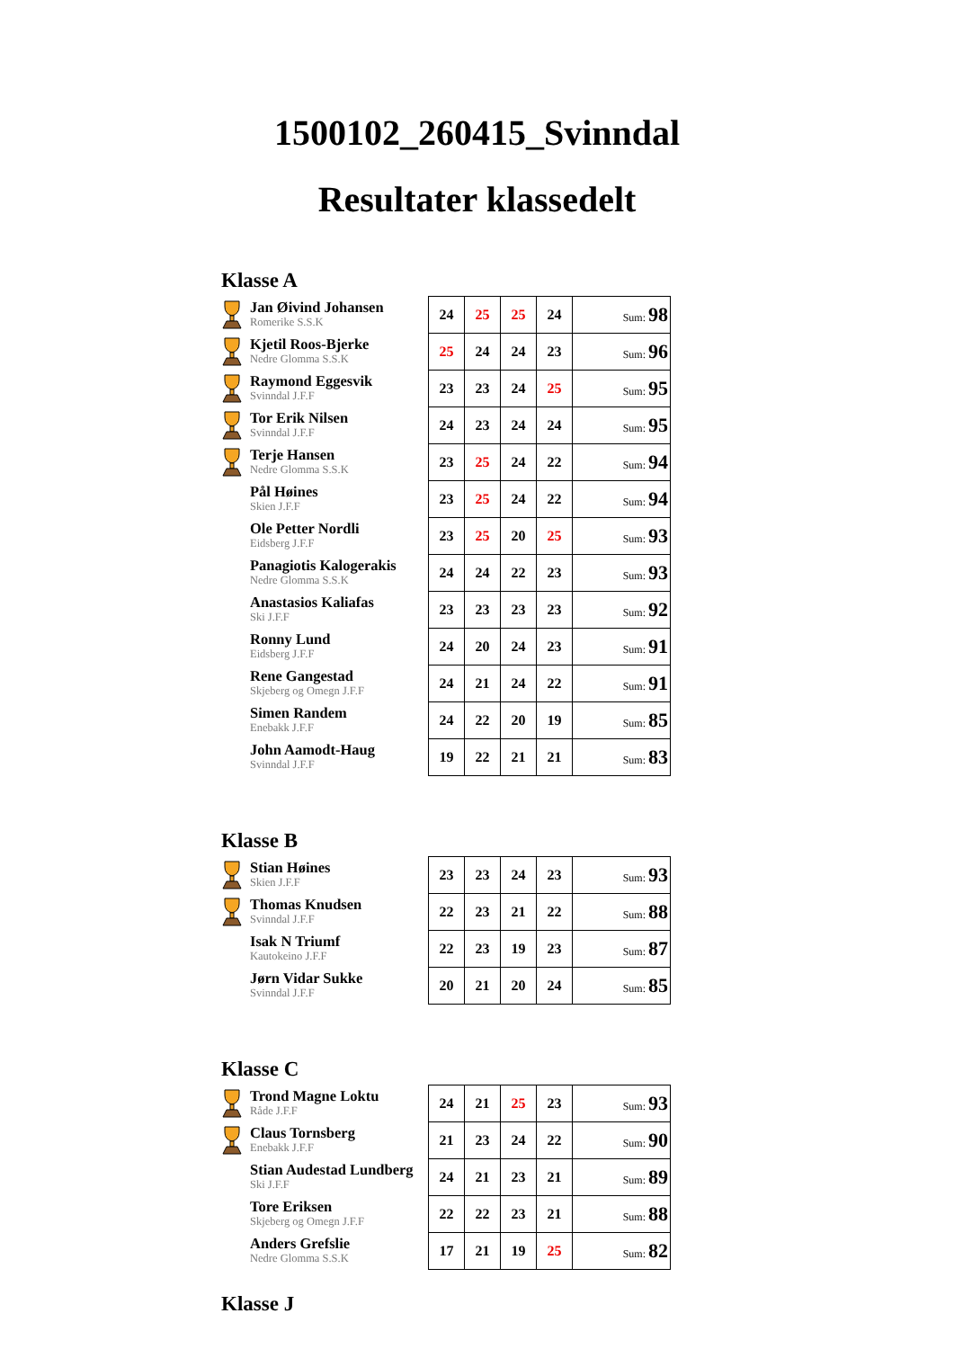1500102_260415_Svinndal
Resultater klassedelt
Klasse A
| Jan Øivind Johansen Romerike S.S.K | 24 | 25 | 25 | 24 | Sum: 98 |
| Kjetil Roos-Bjerke Nedre Glomma S.S.K | 25 | 24 | 24 | 23 | Sum: 96 |
| Raymond Eggesvik Svinndal J.F.F | 23 | 23 | 24 | 25 | Sum: 95 |
| Tor Erik Nilsen Svinndal J.F.F | 24 | 23 | 24 | 24 | Sum: 95 |
| Terje Hansen Nedre Glomma S.S.K | 23 | 25 | 24 | 22 | Sum: 94 |
| Pål Høines Skien J.F.F | 23 | 25 | 24 | 22 | Sum: 94 |
| Ole Petter Nordli Eidsberg J.F.F | 23 | 25 | 20 | 25 | Sum: 93 |
| Panagiotis Kalogerakis Nedre Glomma S.S.K | 24 | 24 | 22 | 23 | Sum: 93 |
| Anastasios Kaliafas Ski J.F.F | 23 | 23 | 23 | 23 | Sum: 92 |
| Ronny Lund Eidsberg J.F.F | 24 | 20 | 24 | 23 | Sum: 91 |
| Rene Gangestad Skjeberg og Omegn J.F.F | 24 | 21 | 24 | 22 | Sum: 91 |
| Simen Randem Enebakk J.F.F | 24 | 22 | 20 | 19 | Sum: 85 |
| John Aamodt-Haug Svinndal J.F.F | 19 | 22 | 21 | 21 | Sum: 83 |
Klasse B
| Stian Høines Skien J.F.F | 23 | 23 | 24 | 23 | Sum: 93 |
| Thomas Knudsen Svinndal J.F.F | 22 | 23 | 21 | 22 | Sum: 88 |
| Isak N Triumf Kautokeino J.F.F | 22 | 23 | 19 | 23 | Sum: 87 |
| Jørn Vidar Sukke Svinndal J.F.F | 20 | 21 | 20 | 24 | Sum: 85 |
Klasse C
| Trond Magne Loktu Råde J.F.F | 24 | 21 | 25 | 23 | Sum: 93 |
| Claus Tornsberg Enebakk J.F.F | 21 | 23 | 24 | 22 | Sum: 90 |
| Stian Audestad Lundberg Ski J.F.F | 24 | 21 | 23 | 21 | Sum: 89 |
| Tore Eriksen Skjeberg og Omegn J.F.F | 22 | 22 | 23 | 21 | Sum: 88 |
| Anders Grefslie Nedre Glomma S.S.K | 17 | 21 | 19 | 25 | Sum: 82 |
Klasse J